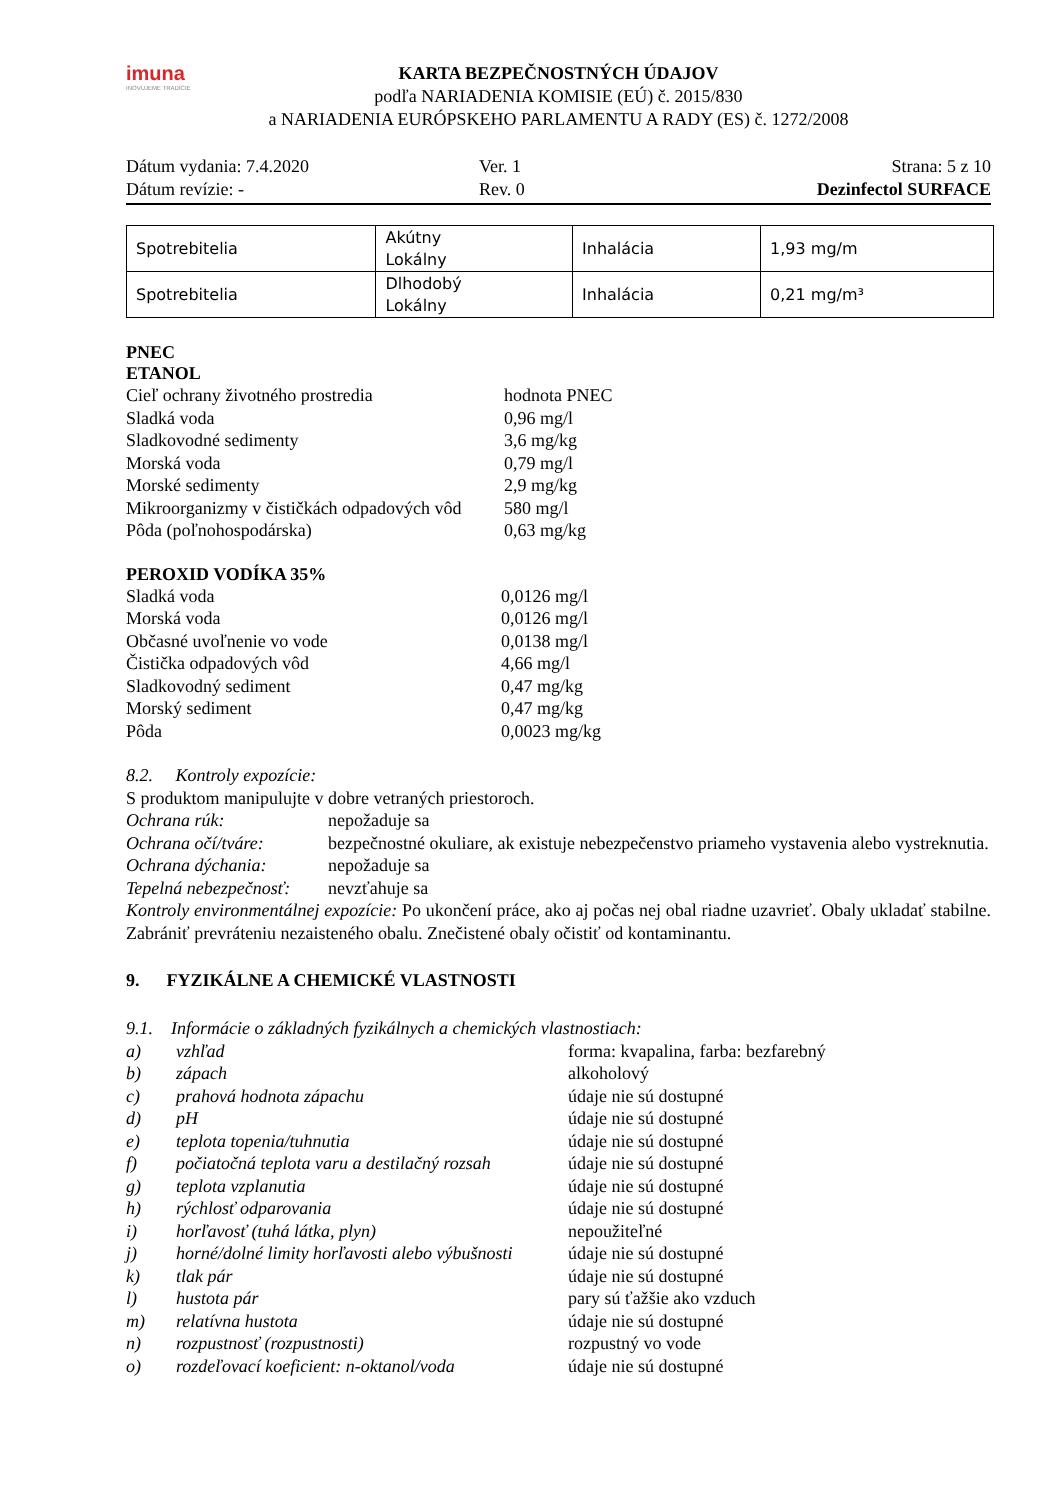imuna
INOVUJEME TRADÍCIE
KARTA BEZPEČNOSTNÝCH ÚDAJOV
podľa NARIADENIA KOMISIE (EÚ) č. 2015/830
a NARIADENIA EURÓPSKEHO PARLAMENTU A RADY (ES) č. 1272/2008
Dátum vydania: 7.4.2020
Ver. 1
Strana: 5 z 10
Dátum revízie: -
Rev. 0
Dezinfectol SURFACE
| Spotrebitelia | Akútny Lokálny | Inhalácia | 1,93 mg/m |
| Spotrebitelia | Dlhodobý Lokálny | Inhalácia | 0,21 mg/m³ |
PNEC
ETANOL
Cieľ ochrany životného prostredia
hodnota PNEC
Sladká voda
0,96 mg/l
Sladkovodné sedimenty
3,6 mg/kg
Morská voda
0,79 mg/l
Morské sedimenty
2,9 mg/kg
Mikroorganizmy v čističkách odpadových vôd
580 mg/l
Pôda (poľnohospodárska)
0,63 mg/kg
PEROXID VODÍKA 35%
Sladká voda
0,0126 mg/l
Morská voda
0,0126 mg/l
Občasné uvoľnenie vo vode
0,0138 mg/l
Čistička odpadových vôd
4,66 mg/l
Sladkovodný sediment
0,47 mg/kg
Morský sediment
0,47 mg/kg
Pôda
0,0023 mg/kg
8.2. Kontroly expozície:
S produktom manipulujte v dobre vetraných priestoroch.
Ochrana rúk:
nepožaduje sa
Ochrana očí/tváre:
bezpečnostné okuliare, ak existuje nebezpečenstvo priameho vystavenia alebo vystreknutia.
Ochrana dýchania:
nepožaduje sa
Tepelná nebezpečnosť:
nevzťahuje sa
Kontroly environmentálnej expozície: Po ukončení práce, ako aj počas nej obal riadne uzavrieť. Obaly ukladať stabilne. Zabrániť prevráteniu nezaisteného obalu. Znečistené obaly očistiť od kontaminantu.
9. FYZIKÁLNE A CHEMICKÉ VLASTNOSTI
9.1. Informácie o základných fyzikálnych a chemických vlastnostiach:
a)
vzhľad
forma: kvapalina, farba: bezfarebný
b)
zápach
alkoholový
c)
prahová hodnota zápachu
údaje nie sú dostupné
d)
pH
údaje nie sú dostupné
e)
teplota topenia/tuhnutia
údaje nie sú dostupné
f)
počiatočná teplota varu a destilačný rozsah
údaje nie sú dostupné
g)
teplota vzplanutia
údaje nie sú dostupné
h)
rýchlosť odparovania
údaje nie sú dostupné
i)
horľavosť (tuhá látka, plyn)
nepoužiteľné
j)
horné/dolné limity horľavosti alebo výbušnosti
údaje nie sú dostupné
k)
tlak pár
údaje nie sú dostupné
l)
hustota pár
pary sú ťažšie ako vzduch
m)
relatívna hustota
údaje nie sú dostupné
n)
rozpustnosť (rozpustnosti)
rozpustný vo vode
o)
rozdeľovací koeficient: n-oktanol/voda
údaje nie sú dostupné